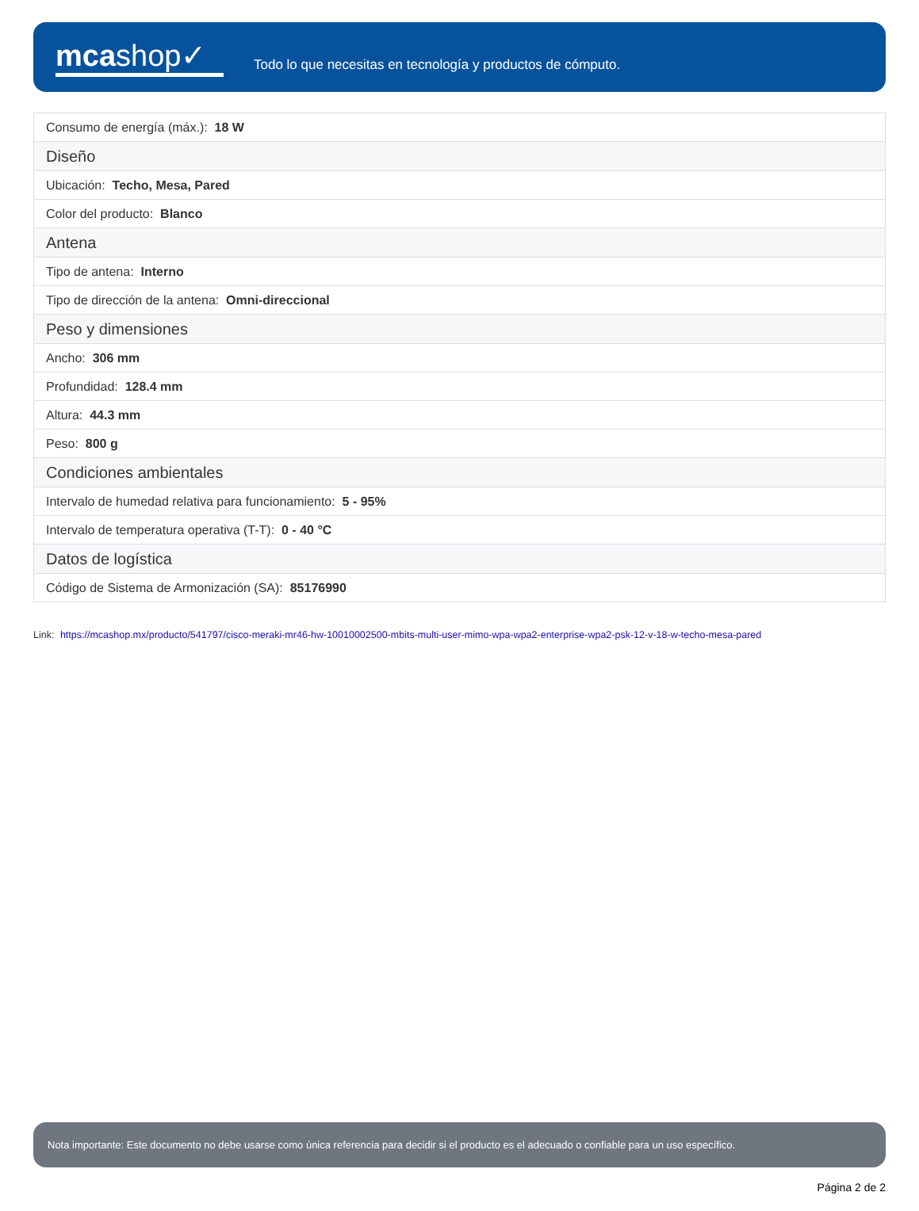mcashop✓
Todo lo que necesitas en tecnología y productos de cómputo.
| Consumo de energía (máx.): 18 W |
| Diseño |
| Ubicación: Techo, Mesa, Pared |
| Color del producto: Blanco |
| Antena |
| Tipo de antena: Interno |
| Tipo de dirección de la antena: Omni-direccional |
| Peso y dimensiones |
| Ancho: 306 mm |
| Profundidad: 128.4 mm |
| Altura: 44.3 mm |
| Peso: 800 g |
| Condiciones ambientales |
| Intervalo de humedad relativa para funcionamiento: 5 - 95% |
| Intervalo de temperatura operativa (T-T): 0 - 40 °C |
| Datos de logística |
| Código de Sistema de Armonización (SA): 85176990 |
Link: https://mcashop.mx/producto/541797/cisco-meraki-mr46-hw-10010002500-mbits-multi-user-mimo-wpa-wpa2-enterprise-wpa2-psk-12-v-18-w-techo-mesa-pared
Nota importante: Este documento no debe usarse como única referencia para decidir si el producto es el adecuado o confiable para un uso específico.
Página 2 de 2